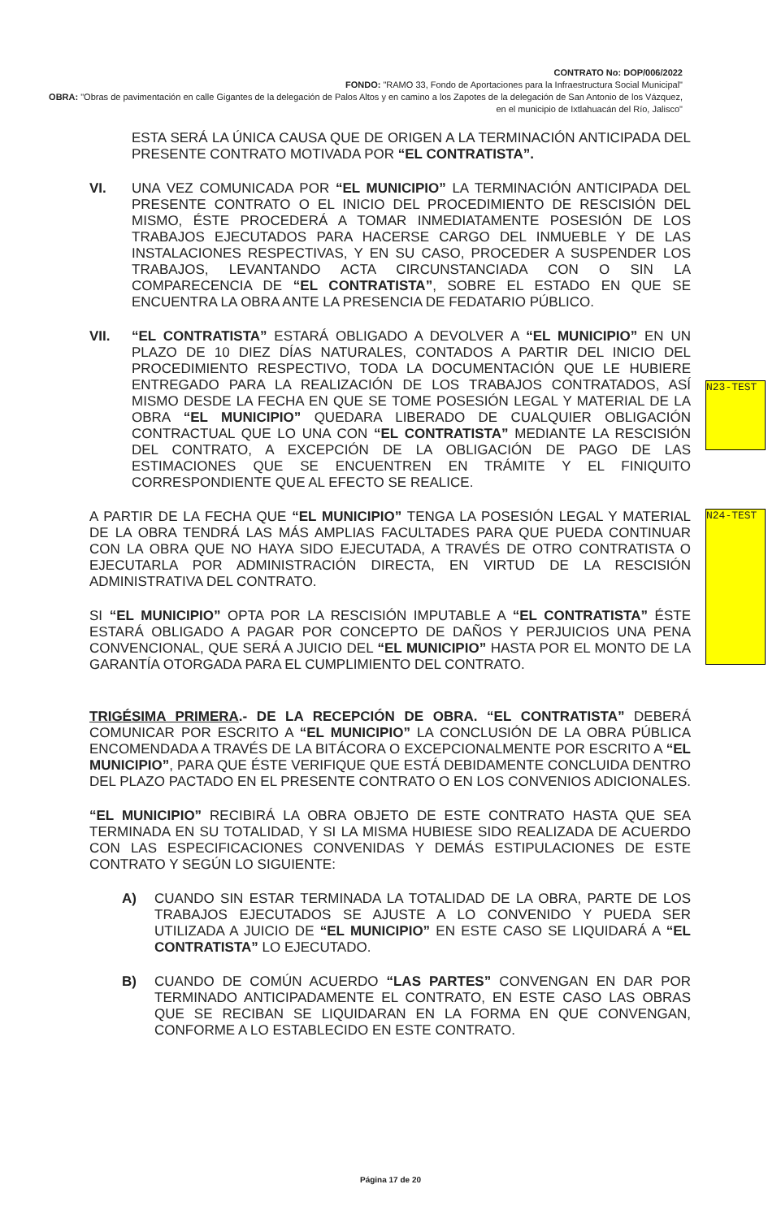CONTRATO No: DOP/006/2022
FONDO: "RAMO 33, Fondo de Aportaciones para la Infraestructura Social Municipal"
OBRA: "Obras de pavimentación en calle Gigantes de la delegación de Palos Altos y en camino a los Zapotes de la delegación de San Antonio de los Vázquez, en el municipio de Ixtlahuacán del Río, Jalisco"
N23-TEST
N24-TEST
ESTA SERÁ LA ÚNICA CAUSA QUE DE ORIGEN A LA TERMINACIÓN ANTICIPADA DEL PRESENTE CONTRATO MOTIVADA POR “EL CONTRATISTA”.
VI. UNA VEZ COMUNICADA POR “EL MUNICIPIO” LA TERMINACIÓN ANTICIPADA DEL PRESENTE CONTRATO O EL INICIO DEL PROCEDIMIENTO DE RESCISIÓN DEL MISMO, ÉSTE PROCEDERÁ A TOMAR INMEDIATAMENTE POSESIÓN DE LOS TRABAJOS EJECUTADOS PARA HACERSE CARGO DEL INMUEBLE Y DE LAS INSTALACIONES RESPECTIVAS, Y EN SU CASO, PROCEDER A SUSPENDER LOS TRABAJOS, LEVANTANDO ACTA CIRCUNSTANCIADA CON O SIN LA COMPARECENCIA DE “EL CONTRATISTA”, SOBRE EL ESTADO EN QUE SE ENCUENTRA LA OBRA ANTE LA PRESENCIA DE FEDATARIO PÚBLICO.
VII. “EL CONTRATISTA” ESTARÁ OBLIGADO A DEVOLVER A “EL MUNICIPIO” EN UN PLAZO DE 10 DIEZ DÍAS NATURALES, CONTADOS A PARTIR DEL INICIO DEL PROCEDIMIENTO RESPECTIVO, TODA LA DOCUMENTACIÓN QUE LE HUBIERE ENTREGADO PARA LA REALIZACIÓN DE LOS TRABAJOS CONTRATADOS, ASÍ MISMO DESDE LA FECHA EN QUE SE TOME POSESIÓN LEGAL Y MATERIAL DE LA OBRA “EL MUNICIPIO” QUEDARA LIBERADO DE CUALQUIER OBLIGACIÓN CONTRACTUAL QUE LO UNA CON “EL CONTRATISTA” MEDIANTE LA RESCISIÓN DEL CONTRATO, A EXCEPCIÓN DE LA OBLIGACIÓN DE PAGO DE LAS ESTIMACIONES QUE SE ENCUENTREN EN TRÁMITE Y EL FINIQUITO CORRESPONDIENTE QUE AL EFECTO SE REALICE.
A PARTIR DE LA FECHA QUE “EL MUNICIPIO” TENGA LA POSESIÓN LEGAL Y MATERIAL DE LA OBRA TENDRÁ LAS MÁS AMPLIAS FACULTADES PARA QUE PUEDA CONTINUAR CON LA OBRA QUE NO HAYA SIDO EJECUTADA, A TRAVÉS DE OTRO CONTRATISTA O EJECUTARLA POR ADMINISTRACIÓN DIRECTA, EN VIRTUD DE LA RESCISIÓN ADMINISTRATIVA DEL CONTRATO.
SI “EL MUNICIPIO” OPTA POR LA RESCISIÓN IMPUTABLE A “EL CONTRATISTA” ÉSTE ESTARÁ OBLIGADO A PAGAR POR CONCEPTO DE DAÑOS Y PERJUICIOS UNA PENA CONVENCIONAL, QUE SERÁ A JUICIO DEL “EL MUNICIPIO” HASTA POR EL MONTO DE LA GARANTÍA OTORGADA PARA EL CUMPLIMIENTO DEL CONTRATO.
TRIGÉSIMA PRIMERA.- DE LA RECEPCIÓN DE OBRA. “EL CONTRATISTA” DEBERÁ COMUNICAR POR ESCRITO A “EL MUNICIPIO” LA CONCLUSIÓN DE LA OBRA PÚBLICA ENCOMENDADA A TRAVÉS DE LA BITÁCORA O EXCEPCIONALMENTE POR ESCRITO A “EL MUNICIPIO”, PARA QUE ÉSTE VERIFIQUE QUE ESTÁ DEBIDAMENTE CONCLUIDA DENTRO DEL PLAZO PACTADO EN EL PRESENTE CONTRATO O EN LOS CONVENIOS ADICIONALES.
“EL MUNICIPIO” RECIBIRÁ LA OBRA OBJETO DE ESTE CONTRATO HASTA QUE SEA TERMINADA EN SU TOTALIDAD, Y SI LA MISMA HUBIESE SIDO REALIZADA DE ACUERDO CON LAS ESPECIFICACIONES CONVENIDAS Y DEMÁS ESTIPULACIONES DE ESTE CONTRATO Y SEGÚN LO SIGUIENTE:
A) CUANDO SIN ESTAR TERMINADA LA TOTALIDAD DE LA OBRA, PARTE DE LOS TRABAJOS EJECUTADOS SE AJUSTE A LO CONVENIDO Y PUEDA SER UTILIZADA A JUICIO DE “EL MUNICIPIO” EN ESTE CASO SE LIQUIDARÁ A “EL CONTRATISTA” LO EJECUTADO.
B) CUANDO DE COMÚN ACUERDO “LAS PARTES” CONVENGAN EN DAR POR TERMINADO ANTICIPADAMENTE EL CONTRATO, EN ESTE CASO LAS OBRAS QUE SE RECIBAN SE LIQUIDARAN EN LA FORMA EN QUE CONVENGAN, CONFORME A LO ESTABLECIDO EN ESTE CONTRATO.
Página 17 de 20